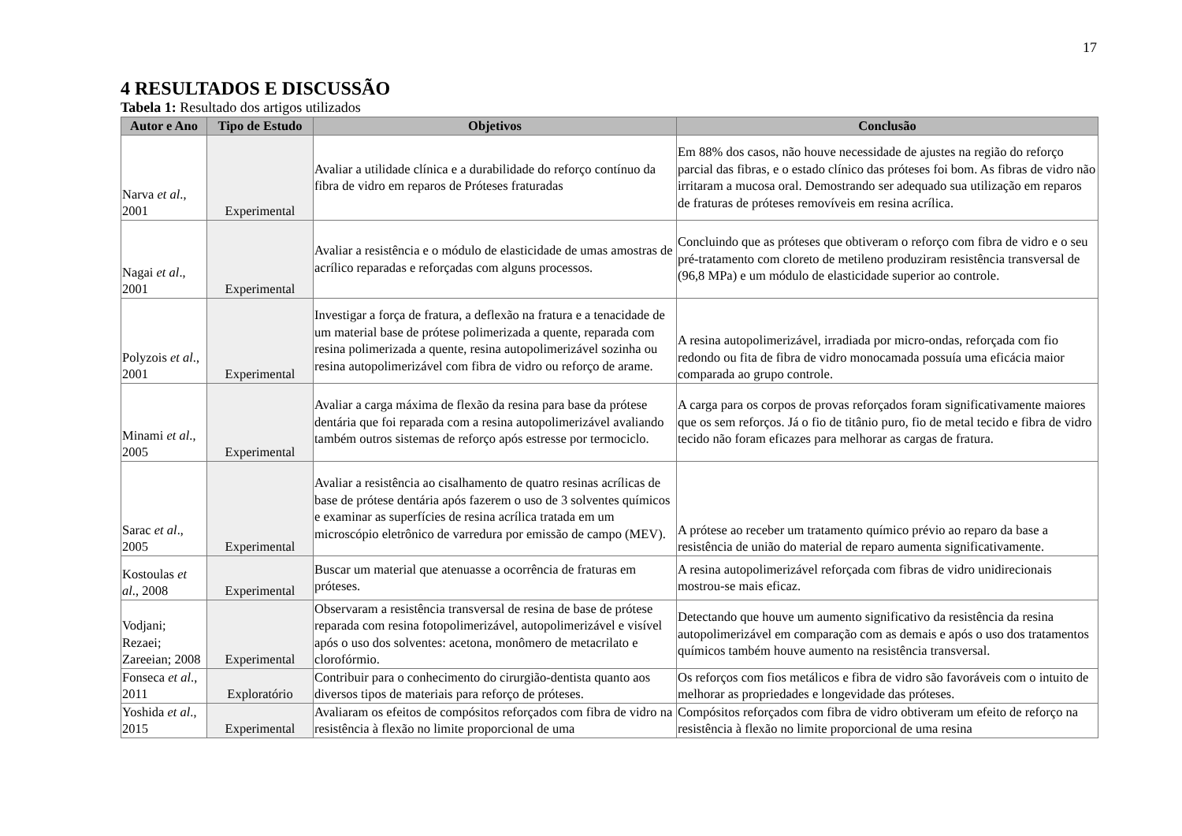17
4 RESULTADOS E DISCUSSÃO
Tabela 1: Resultado dos artigos utilizados
| Autor e Ano | Tipo de Estudo | Objetivos | Conclusão |
| --- | --- | --- | --- |
| Narva et al ., 2001 | Experimental | Avaliar a utilidade clínica e a durabilidade do reforço contínuo da fibra de vidro em reparos de Próteses fraturadas | Em 88% dos casos, não houve necessidade de ajustes na região do reforço parcial das fibras, e o estado clínico das próteses foi bom. As fibras de vidro não irritaram a mucosa oral. Demostrando ser adequado sua utilização em reparos de fraturas de próteses removíveis em resina acrílica. |
| Nagai et al ., 2001 | Experimental | Avaliar a resistência e o módulo de elasticidade de umas amostras de acrílico reparadas e reforçadas com alguns processos. | Concluindo que as próteses que obtiveram o reforço com fibra de vidro e o seu pré-tratamento com cloreto de metileno produziram resistência transversal de (96,8 MPa) e um módulo de elasticidade superior ao controle. |
| Polyzois et al ., 2001 | Experimental | Investigar a força de fratura, a deflexão na fratura e a tenacidade de um material base de prótese polimerizada a quente, reparada com resina polimerizada a quente, resina autopolimerizável sozinha ou resina autopolimerizável com fibra de vidro ou reforço de arame. | A resina autopolimerizável, irradiada por micro-ondas, reforçada com fio redondo ou fita de fibra de vidro monocamada possuía uma eficácia maior comparada ao grupo controle. |
| Minami et al ., 2005 | Experimental | Avaliar a carga máxima de flexão da resina para base da prótese dentária que foi reparada com a resina autopolimerizável avaliando também outros sistemas de reforço após estresse por termociclo. | A carga para os corpos de provas reforçados foram significativamente maiores que os sem reforços. Já o fio de titânio puro, fio de metal tecido e fibra de vidro tecido não foram eficazes para melhorar as cargas de fratura. |
| Sarac et al ., 2005 | Experimental | Avaliar a resistência ao cisalhamento de quatro resinas acrílicas de base de prótese dentária após fazerem o uso de 3 solventes químicos e examinar as superfícies de resina acrílica tratada em um microscópio eletrônico de varredura por emissão de campo (MEV). | A prótese ao receber um tratamento químico prévio ao reparo da base a resistência de união do material de reparo aumenta significativamente. |
| Kostoulas et al ., 2008 | Experimental | Buscar um material que atenuasse a ocorrência de fraturas em próteses. | A resina autopolimerizável reforçada com fibras de vidro unidirecionais mostrou-se mais eficaz. |
| Vodjani; Rezaei; Zareeian; 2008 | Experimental | Observaram a resistência transversal de resina de base de prótese reparada com resina fotopolimerizável, autopolimerizável e visível após o uso dos solventes: acetona, monômero de metacrilato e clorofórmio. | Detectando que houve um aumento significativo da resistência da resina autopolimerizável em comparação com as demais e após o uso dos tratamentos químicos também houve aumento na resistência transversal. |
| Fonseca et al ., 2011 | Exploratório | Contribuir para o conhecimento do cirurgião-dentista quanto aos diversos tipos de materiais para reforço de próteses. | Os reforços com fios metálicos e fibra de vidro são favoráveis com o intuito de melhorar as propriedades e longevidade das próteses. |
| Yoshida et al ., 2015 | Experimental | Avaliaram os efeitos de compósitos reforçados com fibra de vidro na resistência à flexão no limite proporcional de uma | Compósitos reforçados com fibra de vidro obtiveram um efeito de reforço na resistência à flexão no limite proporcional de uma resina |